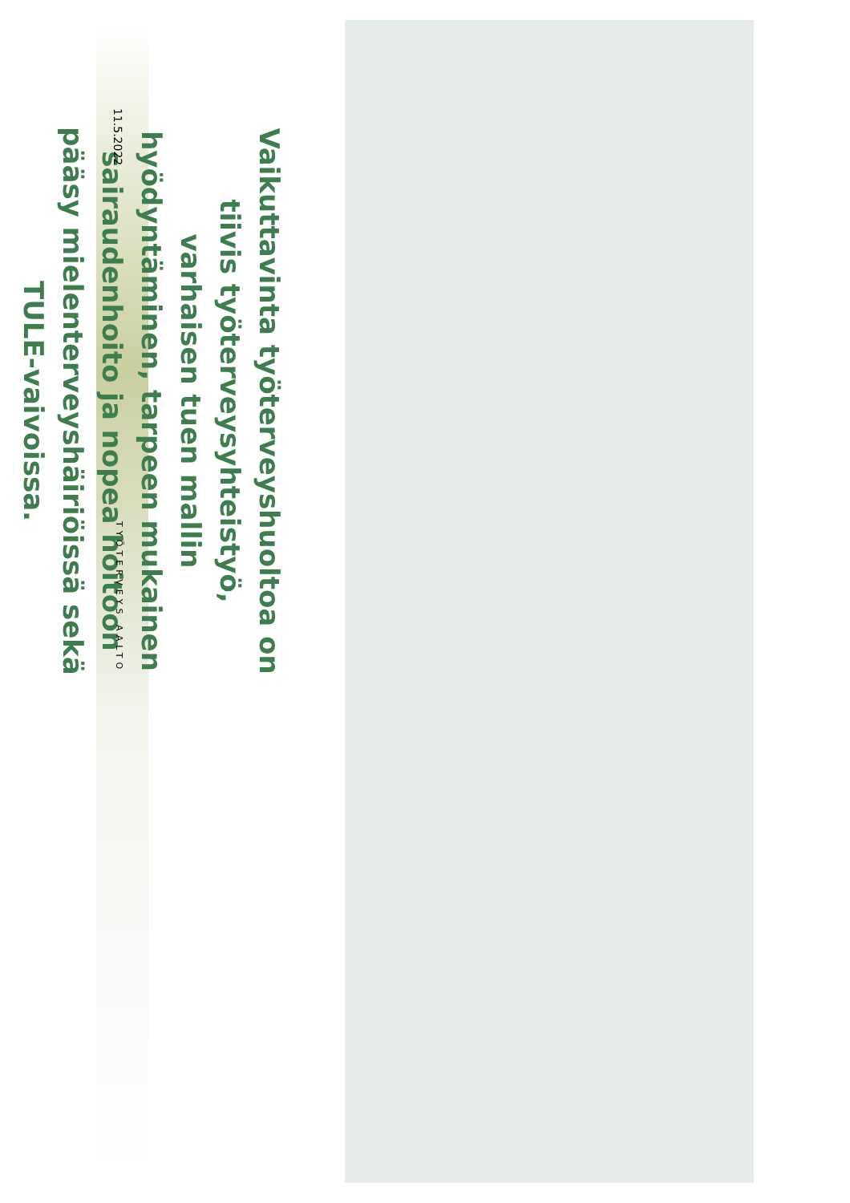Vaikuttavinta työterveyshuoltoa on tiivis työterveysyhteistyö, varhaisen tuen mallin hyödyntäminen, tarpeen mukainen sairaudenhoito ja nopea hoitoon pääsy mielenterveyshäiriöissä sekä TULE-vaivoissa.
11.5.2022 TYÖTERVEYS AALTO